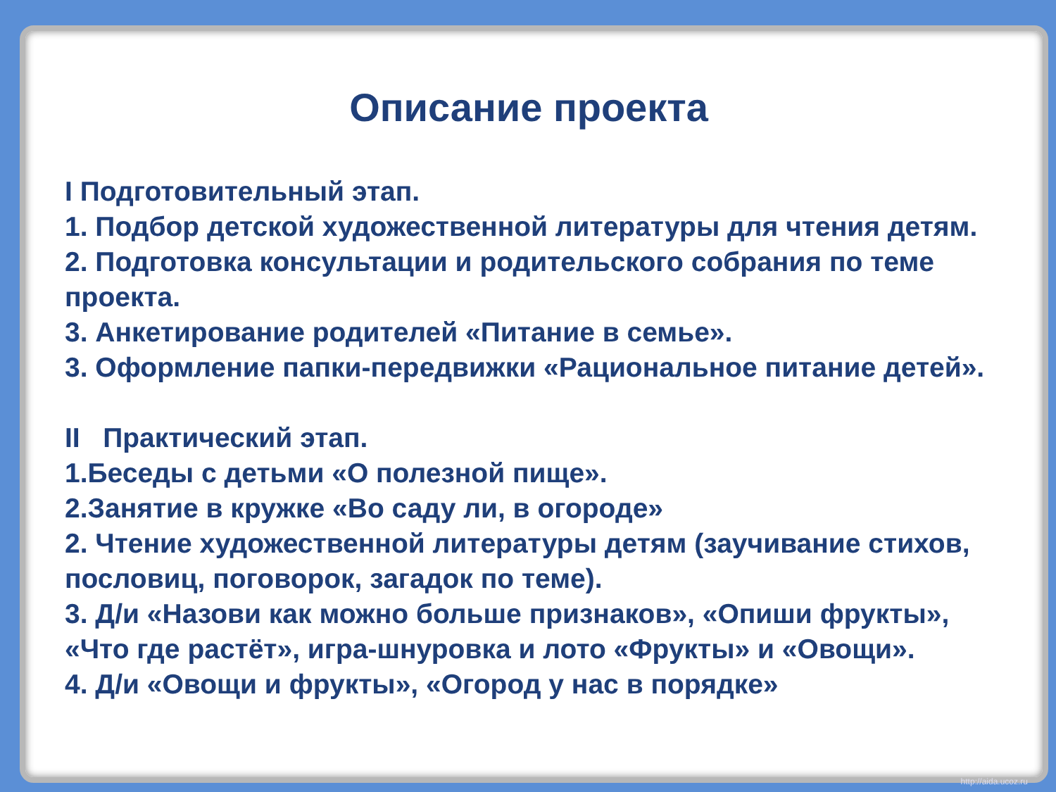Описание проекта
I Подготовительный этап.
1. Подбор детской художественной литературы для чтения детям.
2. Подготовка консультации и родительского собрания по теме проекта.
3. Анкетирование родителей «Питание в семье».
3. Оформление папки-передвижки «Рациональное питание детей».
II Практический этап.
1.Беседы с детьми «О полезной пище».
2.Занятие в кружке «Во саду ли, в огороде»
2. Чтение художественной литературы детям (заучивание стихов, пословиц, поговорок, загадок по теме).
3. Д/и «Назови как можно больше признаков», «Опиши фрукты», «Что где растёт», игра-шнуровка и лото «Фрукты» и «Овощи».
4. Д/и «Овощи и фрукты», «Огород у нас в порядке»
http://aida.ucoz.ru